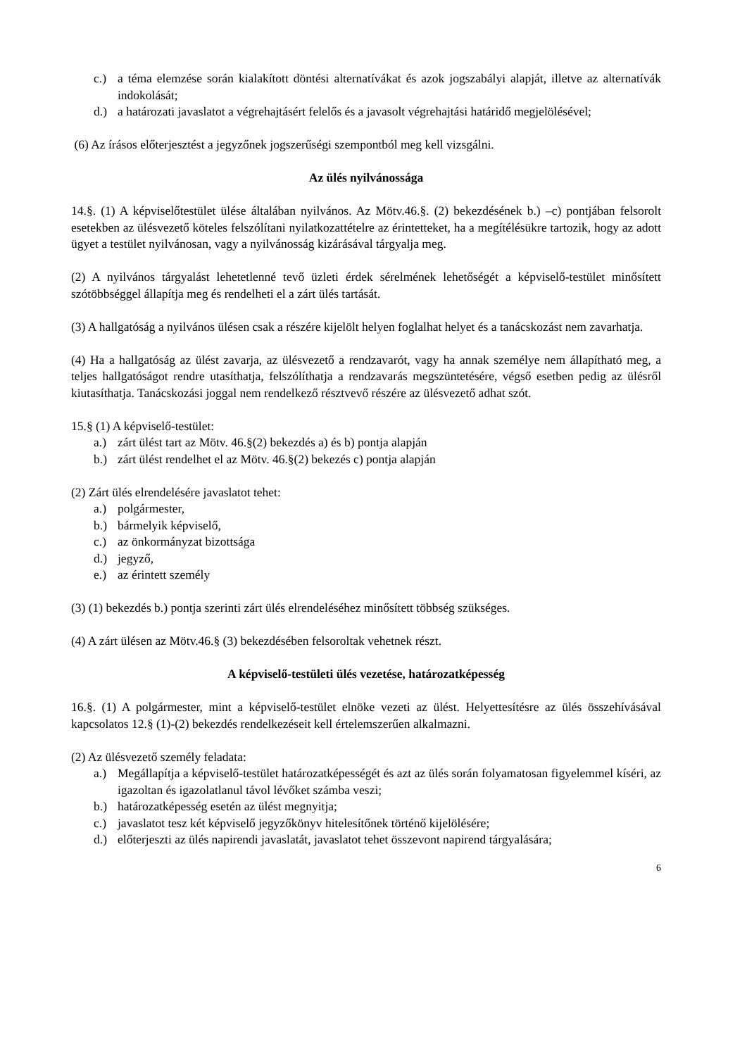c.) a téma elemzése során kialakított döntési alternatívákat és azok jogszabályi alapját, illetve az alternatívák indokolását;
d.) a határozati javaslatot a végrehajtásért felelős és a javasolt végrehajtási határidő megjelölésével;
(6) Az írásos előterjesztést a jegyzőnek jogszerűségi szempontból meg kell vizsgálni.
Az ülés nyilvánossága
14.§. (1) A képviselőtestület ülése általában nyilvános. Az Mötv.46.§. (2) bekezdésének b.) –c) pontjában felsorolt esetekben az ülésvezető köteles felszólítani nyilatkozattételre az érintetteket, ha a megítélésükre tartozik, hogy az adott ügyet a testület nyilvánosan, vagy a nyilvánosság kizárásával tárgyalja meg.
(2) A nyilvános tárgyalást lehetetlenné tevő üzleti érdek sérelmének lehetőségét a képviselő-testület minősített szótöbbséggel állapítja meg és rendelheti el a zárt ülés tartását.
(3) A hallgatóság a nyilvános ülésen csak a részére kijelölt helyen foglalhat helyet és a tanácskozást nem zavarhatja.
(4) Ha a hallgatóság az ülést zavarja, az ülésvezető a rendzavarót, vagy ha annak személye nem állapítható meg, a teljes hallgatóságot rendre utasíthatja, felszólíthatja a rendzavarás megszüntetésére, végső esetben pedig az ülésről kiutasíthatja. Tanácskozási joggal nem rendelkező résztvevő részére az ülésvezető adhat szót.
15.§ (1) A képviselő-testület:
a.) zárt ülést tart az Mötv. 46.§(2) bekezdés a) és b) pontja alapján
b.) zárt ülést rendelhet el az Mötv. 46.§(2) bekezés c) pontja alapján
(2) Zárt ülés elrendelésére javaslatot tehet:
a.) polgármester,
b.) bármelyik képviselő,
c.) az önkormányzat bizottsága
d.) jegyző,
e.) az érintett személy
(3) (1) bekezdés b.) pontja szerinti zárt ülés elrendeléséhez minősített többség szükséges.
(4) A zárt ülésen az Mötv.46.§ (3) bekezdésében felsoroltak vehetnek részt.
A képviselő-testületi ülés vezetése, határozatképesség
16.§. (1) A polgármester, mint a képviselő-testület elnöke vezeti az ülést. Helyettesítésre az ülés összehívásával kapcsolatos 12.§ (1)-(2) bekezdés rendelkezéseit kell értelemszerűen alkalmazni.
(2) Az ülésvezető személy feladata:
a.) Megállapítja a képviselő-testület határozatképességét és azt az ülés során folyamatosan figyelemmel kíséri, az igazoltan és igazolatlanul távol lévőket számba veszi;
b.) határozatképesség esetén az ülést megnyitja;
c.) javaslatot tesz két képviselő jegyzőkönyv hitelesítőnek történő kijelölésére;
d.) előterjeszti az ülés napirendi javaslatát, javaslatot tehet összevont napirend tárgyalására;
6